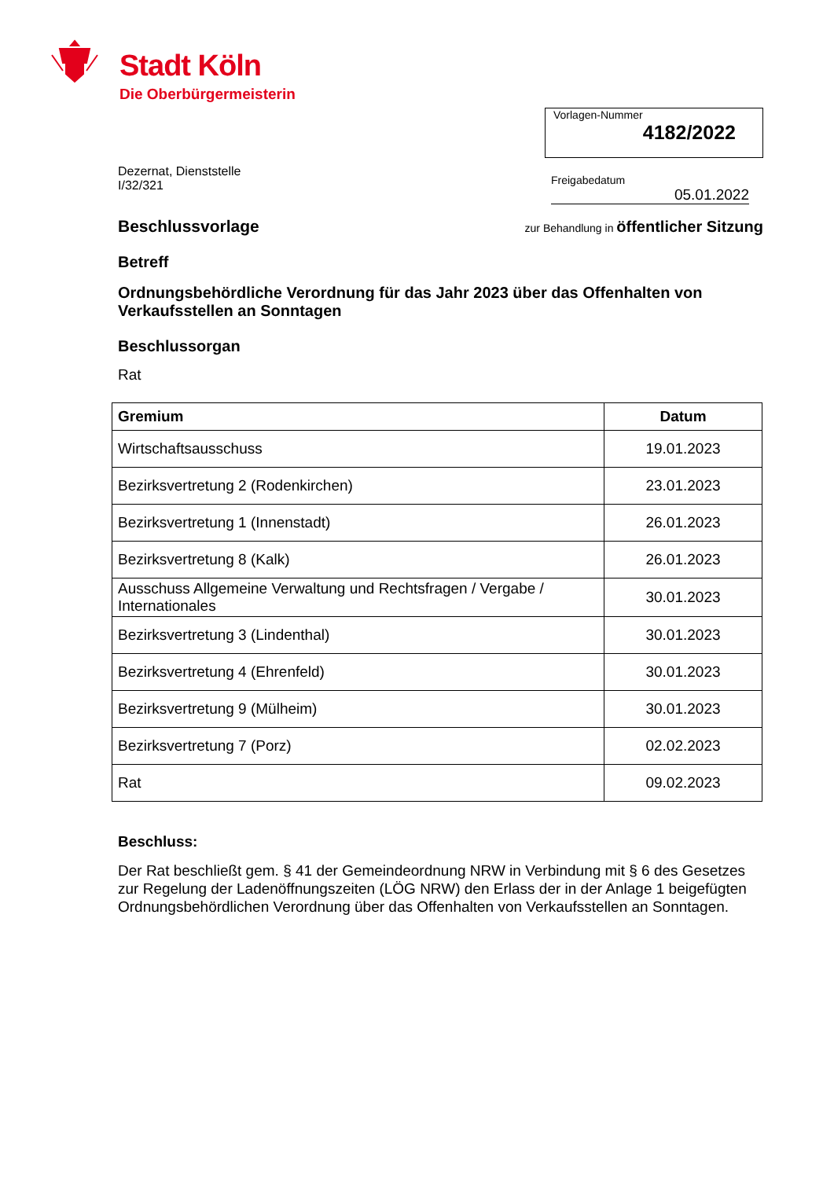Stadt Köln
Die Oberbürgermeisterin
Vorlagen-Nummer
4182/2022
Dezernat, Dienststelle
I/32/321
Freigabedatum
05.01.2022
Beschlussvorlage
zur Behandlung in öffentlicher Sitzung
Betreff
Ordnungsbehördliche Verordnung für das Jahr 2023 über das Offenhalten von Verkaufsstellen an Sonntagen
Beschlussorgan
Rat
| Gremium | Datum |
| --- | --- |
| Wirtschaftsausschuss | 19.01.2023 |
| Bezirksvertretung 2 (Rodenkirchen) | 23.01.2023 |
| Bezirksvertretung 1 (Innenstadt) | 26.01.2023 |
| Bezirksvertretung 8 (Kalk) | 26.01.2023 |
| Ausschuss Allgemeine Verwaltung und Rechtsfragen / Vergabe / Internationales | 30.01.2023 |
| Bezirksvertretung 3 (Lindenthal) | 30.01.2023 |
| Bezirksvertretung 4 (Ehrenfeld) | 30.01.2023 |
| Bezirksvertretung 9 (Mülheim) | 30.01.2023 |
| Bezirksvertretung 7 (Porz) | 02.02.2023 |
| Rat | 09.02.2023 |
Beschluss:
Der Rat beschließt gem. § 41 der Gemeindeordnung NRW in Verbindung mit § 6 des Gesetzes zur Regelung der Ladenöffnungszeiten (LÖG NRW) den Erlass der in der Anlage 1 beigefügten Ordnungsbehördlichen Verordnung über das Offenhalten von Verkaufsstellen an Sonntagen.